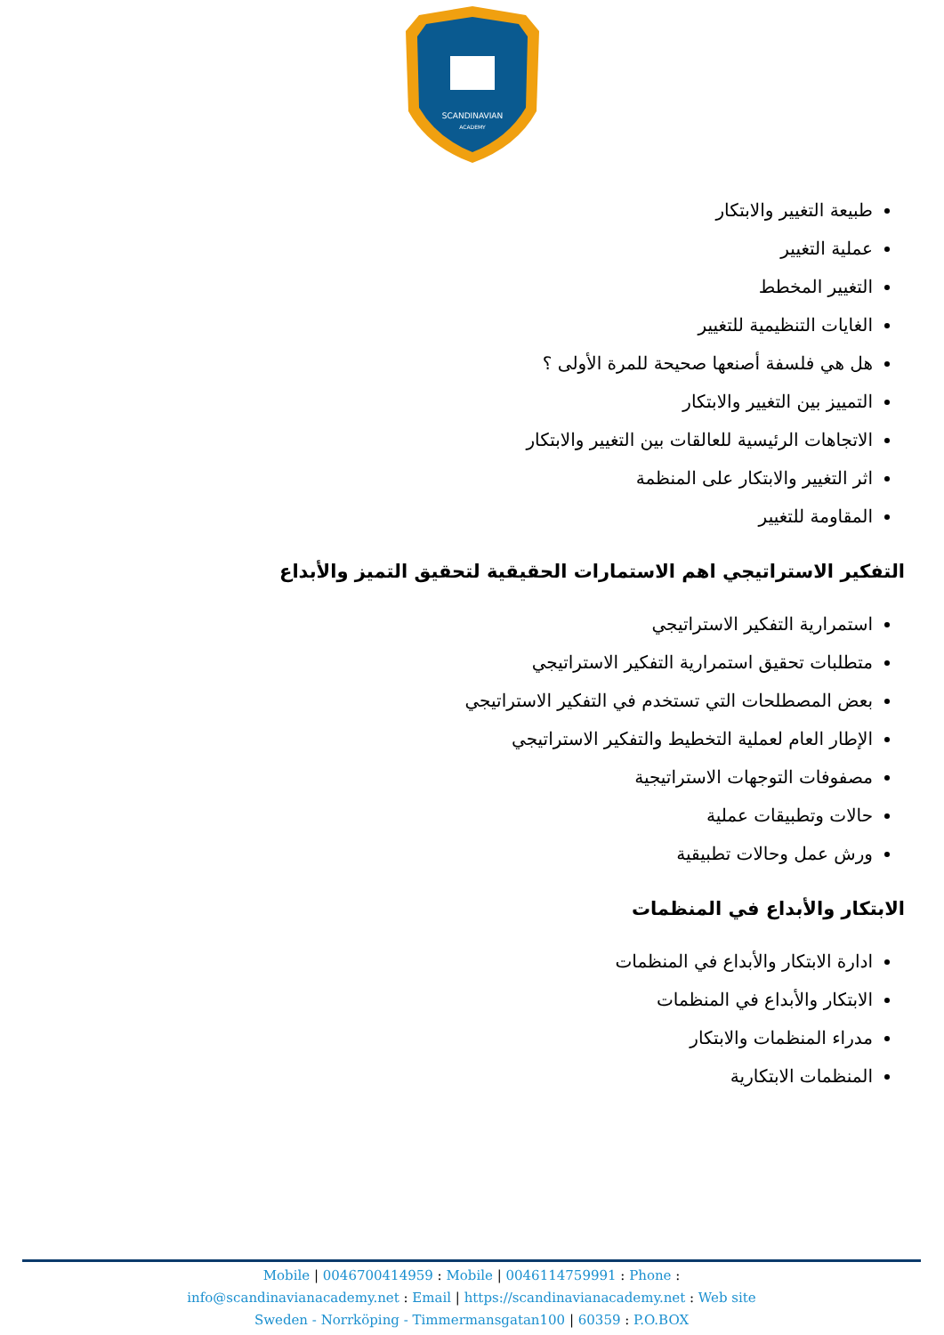SCANDINAVIAN
ACADEMY
طبيعة التغيير والابتكار
عملية التغيير
التغيير المخطط
الغايات التنظيمية للتغيير
هل هي فلسفة أصنعها صحيحة للمرة الأولى ؟
التمييز بين التغيير والابتكار
الاتجاهات الرئيسية للعالقات بين التغيير والابتكار
اثر التغيير والابتكار على المنظمة
المقاومة للتغيير
التفكير الاستراتيجي اهم الاستمارات الحقيقية لتحقيق التميز والأبداع
استمرارية التفكير الاستراتيجي
متطلبات تحقيق استمرارية التفكير الاستراتيجي
بعض المصطلحات التي تستخدم في التفكير الاستراتيجي
الإطار العام لعملية التخطيط والتفكير الاستراتيجي
مصفوفات التوجهات الاستراتيجية
حالات وتطبيقات عملية
ورش عمل وحالات تطبيقية
الابتكار والأبداع في المنظمات
ادارة الابتكار والأبداع في المنظمات
الابتكار والأبداع في المنظمات
مدراء المنظمات والابتكار
المنظمات الابتكارية
Mobile | 0046700414959 : Mobile | 0046114759991 : Phone :
info@scandinavianacademy.net : Email | https://scandinavianacademy.net : Web site
Sweden - Norrköping - Timmermansgatan100 | 60359 : P.O.BOX